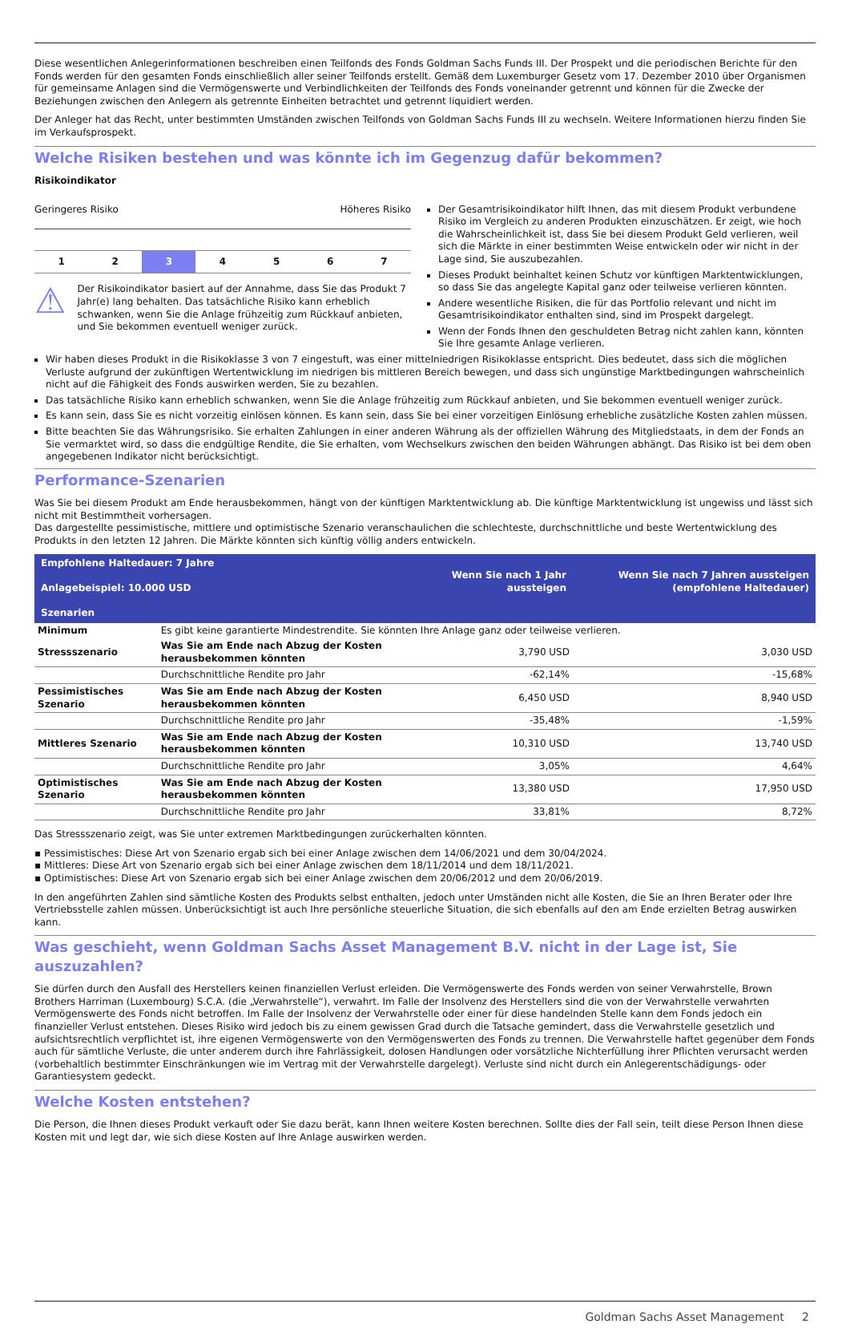Diese wesentlichen Anlegerinformationen beschreiben einen Teilfonds des Fonds Goldman Sachs Funds III. Der Prospekt und die periodischen Berichte für den Fonds werden für den gesamten Fonds einschließlich aller seiner Teilfonds erstellt. Gemäß dem Luxemburger Gesetz vom 17. Dezember 2010 über Organismen für gemeinsame Anlagen sind die Vermögenswerte und Verbindlichkeiten der Teilfonds des Fonds voneinander getrennt und können für die Zwecke der Beziehungen zwischen den Anlegern als getrennte Einheiten betrachtet und getrennt liquidiert werden.
Der Anleger hat das Recht, unter bestimmten Umständen zwischen Teilfonds von Goldman Sachs Funds III zu wechseln. Weitere Informationen hierzu finden Sie im Verkaufsprospekt.
Welche Risiken bestehen und was könnte ich im Gegenzug dafür bekommen?
Risikoindikator
Geringeres Risiko Höheres Risiko
1 2 3 4 5 6 7
⚠
Der Risikoindikator basiert auf der Annahme, dass Sie das Produkt 7 Jahr(e) lang behalten. Das tatsächliche Risiko kann erheblich schwanken, wenn Sie die Anlage frühzeitig zum Rückkauf anbieten, und Sie bekommen eventuell weniger zurück.
Der Gesamtrisikoindikator hilft Ihnen, das mit diesem Produkt verbundene Risiko im Vergleich zu anderen Produkten einzuschätzen. Er zeigt, wie hoch die Wahrscheinlichkeit ist, dass Sie bei diesem Produkt Geld verlieren, weil sich die Märkte in einer bestimmten Weise entwickeln oder wir nicht in der Lage sind, Sie auszubezahlen.
Dieses Produkt beinhaltet keinen Schutz vor künftigen Marktentwicklungen, so dass Sie das angelegte Kapital ganz oder teilweise verlieren könnten.
Andere wesentliche Risiken, die für das Portfolio relevant und nicht im Gesamtrisikoindikator enthalten sind, sind im Prospekt dargelegt.
Wenn der Fonds Ihnen den geschuldeten Betrag nicht zahlen kann, könnten Sie Ihre gesamte Anlage verlieren.
Wir haben dieses Produkt in die Risikoklasse 3 von 7 eingestuft, was einer mittelniedrigen Risikoklasse entspricht. Dies bedeutet, dass sich die möglichen Verluste aufgrund der zukünftigen Wertentwicklung im niedrigen bis mittleren Bereich bewegen, und dass sich ungünstige Marktbedingungen wahrscheinlich nicht auf die Fähigkeit des Fonds auswirken werden, Sie zu bezahlen.
Das tatsächliche Risiko kann erheblich schwanken, wenn Sie die Anlage frühzeitig zum Rückkauf anbieten, und Sie bekommen eventuell weniger zurück.
Es kann sein, dass Sie es nicht vorzeitig einlösen können. Es kann sein, dass Sie bei einer vorzeitigen Einlösung erhebliche zusätzliche Kosten zahlen müssen.
Bitte beachten Sie das Währungsrisiko. Sie erhalten Zahlungen in einer anderen Währung als der offiziellen Währung des Mitgliedstaats, in dem der Fonds an Sie vermarktet wird, so dass die endgültige Rendite, die Sie erhalten, vom Wechselkurs zwischen den beiden Währungen abhängt. Das Risiko ist bei dem oben angegebenen Indikator nicht berücksichtigt.
Performance-Szenarien
Was Sie bei diesem Produkt am Ende herausbekommen, hängt von der künftigen Marktentwicklung ab. Die künftige Marktentwicklung ist ungewiss und lässt sich nicht mit Bestimmtheit vorhersagen.
Das dargestellte pessimistische, mittlere und optimistische Szenario veranschaulichen die schlechteste, durchschnittliche und beste Wertentwicklung des Produkts in den letzten 12 Jahren. Die Märkte könnten sich künftig völlig anders entwickeln.
| Empfohlene Haltedauer: 7 Jahre Anlagebeispiel: 10.000 USD Szenarien | | Wenn Sie nach 1 Jahr aussteigen | Wenn Sie nach 7 Jahren aussteigen (empfohlene Haltedauer) |
| --- | --- | --- | --- |
| Minimum | Es gibt keine garantierte Mindestrendite. Sie könnten Ihre Anlage ganz oder teilweise verlieren. | | |
| Stressszenario | Was Sie am Ende nach Abzug der Kosten herausbekommen könnten | 3,790 USD | 3,030 USD |
| | Durchschnittliche Rendite pro Jahr | -62,14% | -15,68% |
| Pessimistisches Szenario | Was Sie am Ende nach Abzug der Kosten herausbekommen könnten | 6,450 USD | 8,940 USD |
| | Durchschnittliche Rendite pro Jahr | -35,48% | -1,59% |
| Mittleres Szenario | Was Sie am Ende nach Abzug der Kosten herausbekommen könnten | 10,310 USD | 13,740 USD |
| | Durchschnittliche Rendite pro Jahr | 3,05% | 4,64% |
| Optimistisches Szenario | Was Sie am Ende nach Abzug der Kosten herausbekommen könnten | 13,380 USD | 17,950 USD |
| | Durchschnittliche Rendite pro Jahr | 33,81% | 8,72% |
Das Stressszenario zeigt, was Sie unter extremen Marktbedingungen zurückerhalten könnten.
▪ Pessimistisches: Diese Art von Szenario ergab sich bei einer Anlage zwischen dem 14/06/2021 und dem 30/04/2024.
▪ Mittleres: Diese Art von Szenario ergab sich bei einer Anlage zwischen dem 18/11/2014 und dem 18/11/2021.
▪ Optimistisches: Diese Art von Szenario ergab sich bei einer Anlage zwischen dem 20/06/2012 und dem 20/06/2019.
In den angeführten Zahlen sind sämtliche Kosten des Produkts selbst enthalten, jedoch unter Umständen nicht alle Kosten, die Sie an Ihren Berater oder Ihre Vertriebsstelle zahlen müssen. Unberücksichtigt ist auch Ihre persönliche steuerliche Situation, die sich ebenfalls auf den am Ende erzielten Betrag auswirken kann.
Was geschieht, wenn Goldman Sachs Asset Management B.V. nicht in der Lage ist, Sie auszuzahlen?
Sie dürfen durch den Ausfall des Herstellers keinen finanziellen Verlust erleiden. Die Vermögenswerte des Fonds werden von seiner Verwahrstelle, Brown Brothers Harriman (Luxembourg) S.C.A. (die „Verwahrstelle“), verwahrt. Im Falle der Insolvenz des Herstellers sind die von der Verwahrstelle verwahrten Vermögenswerte des Fonds nicht betroffen. Im Falle der Insolvenz der Verwahrstelle oder einer für diese handelnden Stelle kann dem Fonds jedoch ein finanzieller Verlust entstehen. Dieses Risiko wird jedoch bis zu einem gewissen Grad durch die Tatsache gemindert, dass die Verwahrstelle gesetzlich und aufsichtsrechtlich verpflichtet ist, ihre eigenen Vermögenswerte von den Vermögenswerten des Fonds zu trennen. Die Verwahrstelle haftet gegenüber dem Fonds auch für sämtliche Verluste, die unter anderem durch ihre Fahrlässigkeit, dolosen Handlungen oder vorsätzliche Nichterfüllung ihrer Pflichten verursacht werden (vorbehaltlich bestimmter Einschränkungen wie im Vertrag mit der Verwahrstelle dargelegt). Verluste sind nicht durch ein Anlegerentschädigungs- oder Garantiesystem gedeckt.
Welche Kosten entstehen?
Die Person, die Ihnen dieses Produkt verkauft oder Sie dazu berät, kann Ihnen weitere Kosten berechnen. Sollte dies der Fall sein, teilt diese Person Ihnen diese Kosten mit und legt dar, wie sich diese Kosten auf Ihre Anlage auswirken werden.
Goldman Sachs Asset Management 2